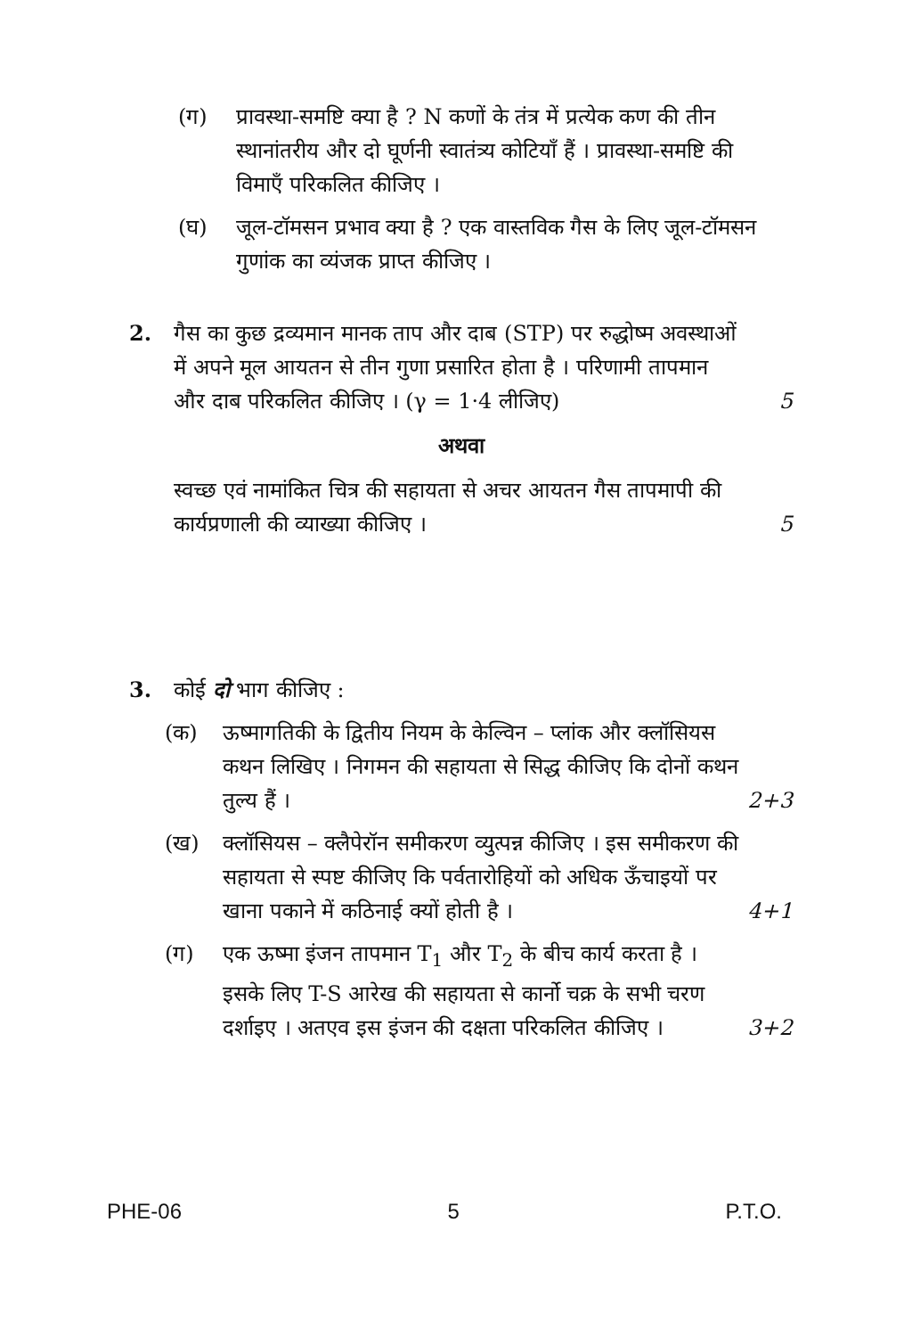(ग) प्रावस्था-समष्टि क्या है ? N कणों के तंत्र में प्रत्येक कण की तीन स्थानांतरीय और दो घूर्णनी स्वातंत्र्य कोटियाँ हैं । प्रावस्था-समष्टि की विमाएँ परिकलित कीजिए ।
(घ) जूल-टॉमसन प्रभाव क्या है ? एक वास्तविक गैस के लिए जूल-टॉमसन गुणांक का व्यंजक प्राप्त कीजिए ।
2. गैस का कुछ द्रव्यमान मानक ताप और दाब (STP) पर रुद्धोष्म अवस्थाओं में अपने मूल आयतन से तीन गुणा प्रसारित होता है । परिणामी तापमान और दाब परिकलित कीजिए । (γ = 1·4 लीजिए) 5
अथवा
स्वच्छ एवं नामांकित चित्र की सहायता से अचर आयतन गैस तापमापी की कार्यप्रणाली की व्याख्या कीजिए । 5
3. कोई दो भाग कीजिए :
(क) ऊष्मागतिकी के द्वितीय नियम के केल्विन – प्लांक और क्लॉसियस कथन लिखिए । निगमन की सहायता से सिद्ध कीजिए कि दोनों कथन तुल्य हैं । 2+3
(ख) क्लॉसियस – क्लैपेरॉन समीकरण व्युत्पन्न कीजिए । इस समीकरण की सहायता से स्पष्ट कीजिए कि पर्वतारोहियों को अधिक ऊँचाइयों पर खाना पकाने में कठिनाई क्यों होती है । 4+1
(ग) एक ऊष्मा इंजन तापमान T<sub>1</sub> और T<sub>2</sub> के बीच कार्य करता है । इसके लिए T-S आरेख की सहायता से कार्नो चक्र के सभी चरण दर्शाइए । अतएव इस इंजन की दक्षता परिकलित कीजिए । 3+2
PHE-06 5 P.T.O.